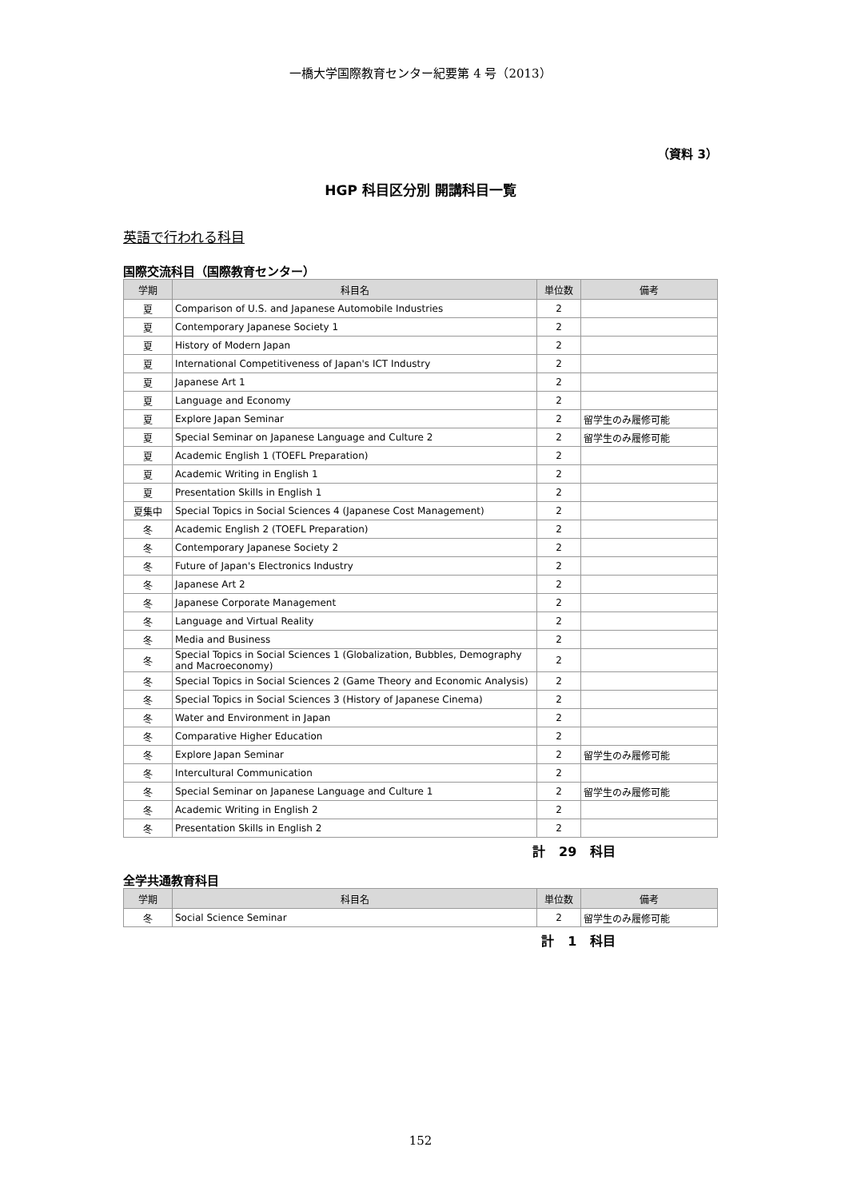一橋大学国際教育センター紀要第 4 号（2013）
（資料 3）
HGP 科目区分別 開講科目一覧
英語で行われる科目
国際交流科目（国際教育センター）
| 学期 | 科目名 | 単位数 | 備考 |
| --- | --- | --- | --- |
| 夏 | Comparison of U.S. and Japanese Automobile Industries | 2 | |
| 夏 | Contemporary Japanese Society 1 | 2 | |
| 夏 | History of Modern Japan | 2 | |
| 夏 | International Competitiveness of Japan's ICT Industry | 2 | |
| 夏 | Japanese Art 1 | 2 | |
| 夏 | Language and Economy | 2 | |
| 夏 | Explore Japan Seminar | 2 | 留学生のみ履修可能 |
| 夏 | Special Seminar on Japanese Language and Culture 2 | 2 | 留学生のみ履修可能 |
| 夏 | Academic English 1 (TOEFL Preparation) | 2 | |
| 夏 | Academic Writing in English 1 | 2 | |
| 夏 | Presentation Skills in English 1 | 2 | |
| 夏集中 | Special Topics in Social Sciences 4 (Japanese Cost Management) | 2 | |
| 冬 | Academic English 2 (TOEFL Preparation) | 2 | |
| 冬 | Contemporary Japanese Society 2 | 2 | |
| 冬 | Future of Japan's Electronics Industry | 2 | |
| 冬 | Japanese Art 2 | 2 | |
| 冬 | Japanese Corporate Management | 2 | |
| 冬 | Language and Virtual Reality | 2 | |
| 冬 | Media and Business | 2 | |
| 冬 | Special Topics in Social Sciences 1 (Globalization, Bubbles, Demography and Macroeconomy) | 2 | |
| 冬 | Special Topics in Social Sciences 2 (Game Theory and Economic Analysis) | 2 | |
| 冬 | Special Topics in Social Sciences 3 (History of Japanese Cinema) | 2 | |
| 冬 | Water and Environment in Japan | 2 | |
| 冬 | Comparative Higher Education | 2 | |
| 冬 | Explore Japan Seminar | 2 | 留学生のみ履修可能 |
| 冬 | Intercultural Communication | 2 | |
| 冬 | Special Seminar on Japanese Language and Culture 1 | 2 | 留学生のみ履修可能 |
| 冬 | Academic Writing in English 2 | 2 | |
| 冬 | Presentation Skills in English 2 | 2 | |
計 29 科目
全学共通教育科目
| 学期 | 科目名 | 単位数 | 備考 |
| --- | --- | --- | --- |
| 冬 | Social Science Seminar | 2 | 留学生のみ履修可能 |
計 1 科目
152